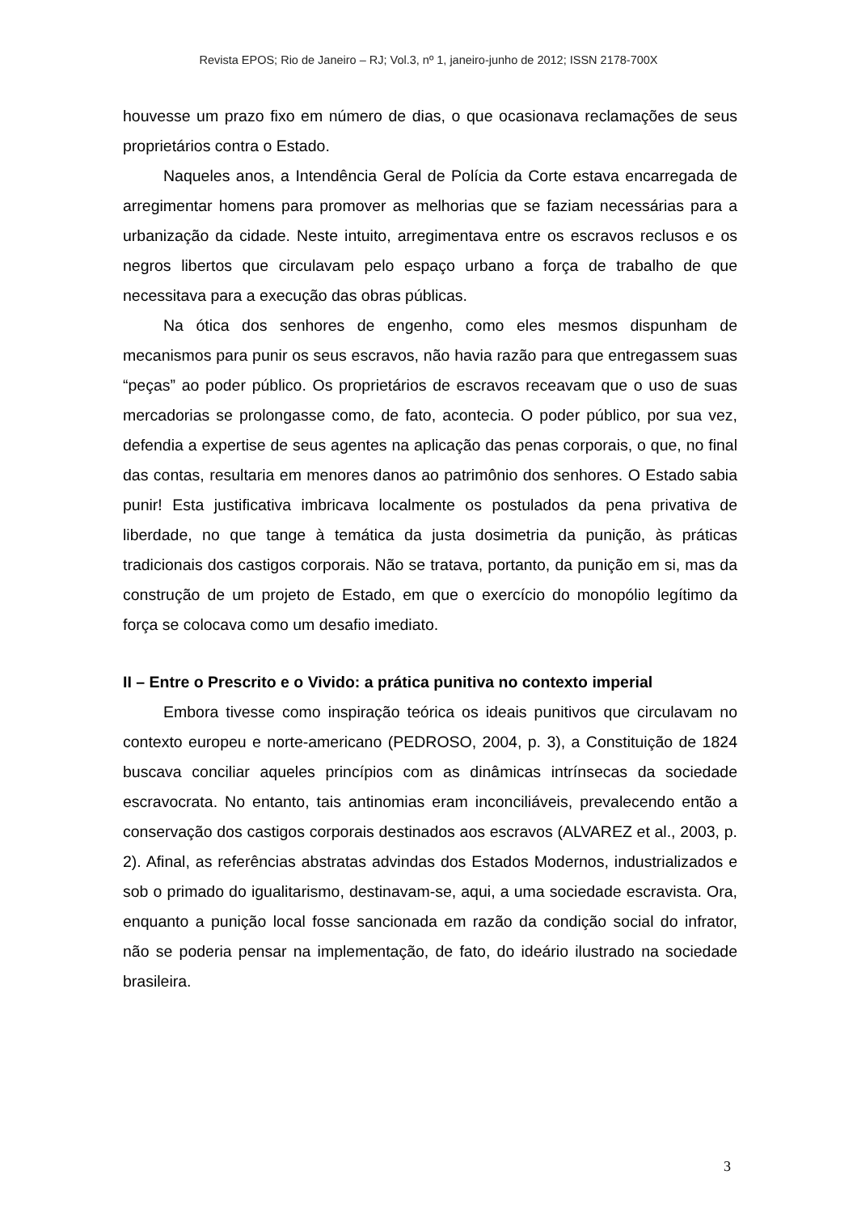Revista EPOS; Rio de Janeiro – RJ; Vol.3, nº 1, janeiro-junho de 2012; ISSN 2178-700X
houvesse um prazo fixo em número de dias, o que ocasionava reclamações de seus proprietários contra o Estado.
Naqueles anos, a Intendência Geral de Polícia da Corte estava encarregada de arregimentar homens para promover as melhorias que se faziam necessárias para a urbanização da cidade. Neste intuito, arregimentava entre os escravos reclusos e os negros libertos que circulavam pelo espaço urbano a força de trabalho de que necessitava para a execução das obras públicas.
Na ótica dos senhores de engenho, como eles mesmos dispunham de mecanismos para punir os seus escravos, não havia razão para que entregassem suas “peças” ao poder público. Os proprietários de escravos receavam que o uso de suas mercadorias se prolongasse como, de fato, acontecia. O poder público, por sua vez, defendia a expertise de seus agentes na aplicação das penas corporais, o que, no final das contas, resultaria em menores danos ao patrimônio dos senhores. O Estado sabia punir! Esta justificativa imbricava localmente os postulados da pena privativa de liberdade, no que tange à temática da justa dosimetria da punição, às práticas tradicionais dos castigos corporais. Não se tratava, portanto, da punição em si, mas da construção de um projeto de Estado, em que o exercício do monopólio legítimo da força se colocava como um desafio imediato.
II – Entre o Prescrito e o Vivido: a prática punitiva no contexto imperial
Embora tivesse como inspiração teórica os ideais punitivos que circulavam no contexto europeu e norte-americano (PEDROSO, 2004, p. 3), a Constituição de 1824 buscava conciliar aqueles princípios com as dinâmicas intrínsecas da sociedade escravocrata. No entanto, tais antinomias eram inconciliáveis, prevalecendo então a conservação dos castigos corporais destinados aos escravos (ALVAREZ et al., 2003, p. 2). Afinal, as referências abstratas advindas dos Estados Modernos, industrializados e sob o primado do igualitarismo, destinavam-se, aqui, a uma sociedade escravista. Ora, enquanto a punição local fosse sancionada em razão da condição social do infrator, não se poderia pensar na implementação, de fato, do ideário ilustrado na sociedade brasileira.
3